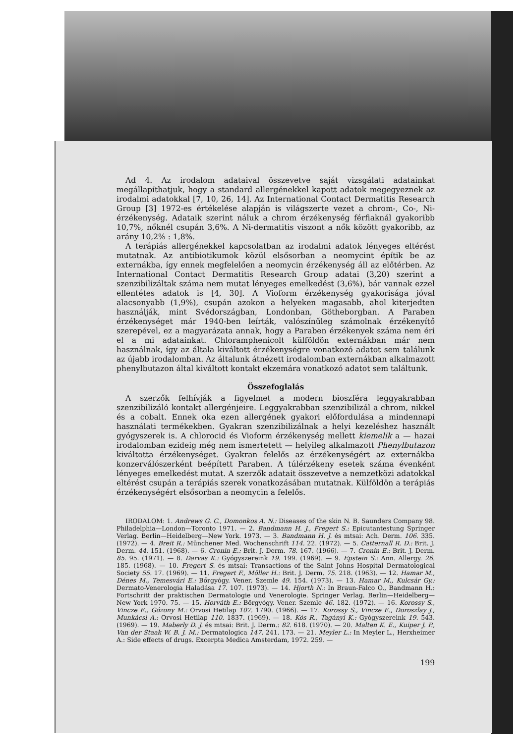Ad 4. Az irodalom adataival összevetve saját vizsgálati adatainkat megállapíthatjuk, hogy a standard allergénekkel kapott adatok megegyeznek az irodalmi adatokkal [7, 10, 26, 14]. Az International Contact Dermatitis Research Group [3] 1972-es értékelése alapján is világszerte vezet a chrom-, Co-, Ni-érzékenység. Adataik szerint náluk a chrom érzékenység férfiaknál gyakoribb 10,7%, nőknél csupán 3,6%. A Ni-dermatitis viszont a nők között gyakoribb, az arány 10,2% : 1,8%.
A terápiás allergénekkel kapcsolatban az irodalmi adatok lényeges eltérést mutatnak. Az antibiotikumok közül elsősorban a neomycint építik be az externákba, így ennek megfelelően a neomycin érzékenység áll az előtérben. Az International Contact Dermatitis Research Group adatai (3,20) szerint a szenzibilizáltak száma nem mutat lényeges emelkedést (3,6%), bár vannak ezzel ellentétes adatok is [4, 30]. A Vioform érzékenység gyakorisága jóval alacsonyabb (1,9%), csupán azokon a helyeken magasabb, ahol kiterjedten használják, mint Svédországban, Londonban, Götheborgban. A Paraben érzékenységet már 1940-ben leírták, valószínűleg számolnak érzékenyítő szerepével, ez a magyarázata annak, hogy a Paraben érzékenyek száma nem éri el a mi adatainkat. Chloramphenicolt külföldön externákban már nem használnak, így az általa kiváltott érzékenységre vonatkozó adatot sem találunk az újabb irodalomban. Az általunk átnézett irodalomban externákban alkalmazott phenylbutazon által kiváltott kontakt ekzemára vonatkozó adatot sem találtunk.
Összefoglalás
A szerzők felhívják a figyelmet a modern bioszféra leggyakrabban szenzibilizáló kontakt allergénjeire. Leggyakrabban szenzibilizál a chrom, nikkel és a cobalt. Ennek oka ezen allergének gyakori előfordulása a mindennapi használati termékekben. Gyakran szenzibilizálnak a helyi kezeléshez használt gyógyszerek is. A chlorocid és Vioform érzékenység mellett kiemelik a — hazai irodalomban ezideig még nem ismertetett — helyileg alkalmazott Phenylbutazon kiváltotta érzékenységet. Gyakran felelős az érzékenységért az externákba konzerválószerként beépített Paraben. A túlérzékeny esetek száma évenként lényeges emelkedést mutat. A szerzők adatait összevetve a nemzetközi adatokkal eltérést csupán a terápiás szerek vonatkozásában mutatnak. Külföldön a terápiás érzékenységért elsősorban a neomycin a felelős.
IRODALOM: 1. Andrews G. C., Domonkos A. N.: Diseases of the skin N. B. Saunders Company 98. Philadelphia—London—Toronto 1971. — 2. Bandmann H. J., Fregert S.: Epicutantestung Springer Verlag. Berlin—Heidelberg—New York. 1973. — 3. Bandmann H. J. és mtsai: Ach. Derm. 106. 335. (1972). — 4. Breit R.: Münchener Med. Wochenschrift 114. 22. (1972). — 5. Catternall R. D.: Brit. J. Derm. 44. 151. (1968). — 6. Cronin E.: Brit. J. Derm. 78. 167. (1966). — 7. Cronin E.: Brit. J. Derm. 85. 95. (1971). — 8. Darvas K.: Gyógyszereink 19. 199. (1969). — 9. Epstein S.: Ann. Allergy. 26. 185. (1968). — 10. Fregert S. és mtsai: Transactions of the Saint Johns Hospital Dermatological Society 55. 17. (1969). — 11. Fregert F., Möller H.: Brit. J. Derm. 75. 218. (1963). — 12. Hamar M., Dénes M., Temesvári E.: Bőrgyógy. Vener. Szemle 49. 154. (1973). — 13. Hamar M., Kulcsár Gy.: Dermato-Venerologia Haladása 17. 107. (1973). — 14. Hjorth N.: In Braun-Falco O., Bandmann H.: Fortschritt der praktischen Dermatologie und Venerologie. Springer Verlag. Berlin—Heidelberg—New York 1970. 75. — 15. Horváth E.: Bőrgyógy. Vener. Szemle 46. 182. (1972). — 16. Korossy S., Vincze E., Gózony M.: Orvosi Hetilap 107. 1790. (1966). — 17. Korossy S., Vincze E., Doroszlay J., Munkácsi A.: Orvosi Hetilap 110. 1837. (1969). — 18. Kós R., Tagányi K.: Gyógyszereink 19. 543. (1969). — 19. Maberly D. J. és mtsai: Brit. J. Derm.: 82. 618. (1970). — 20. Malten K. E., Kuiper J. P., Van der Staak W. B. J. M.: Dermatologica 147. 241. 173. — 21. Meyler L.: In Meyler L., Herxheimer A.: Side effects of drugs. Excerpta Medica Amsterdam, 1972. 259. —
199